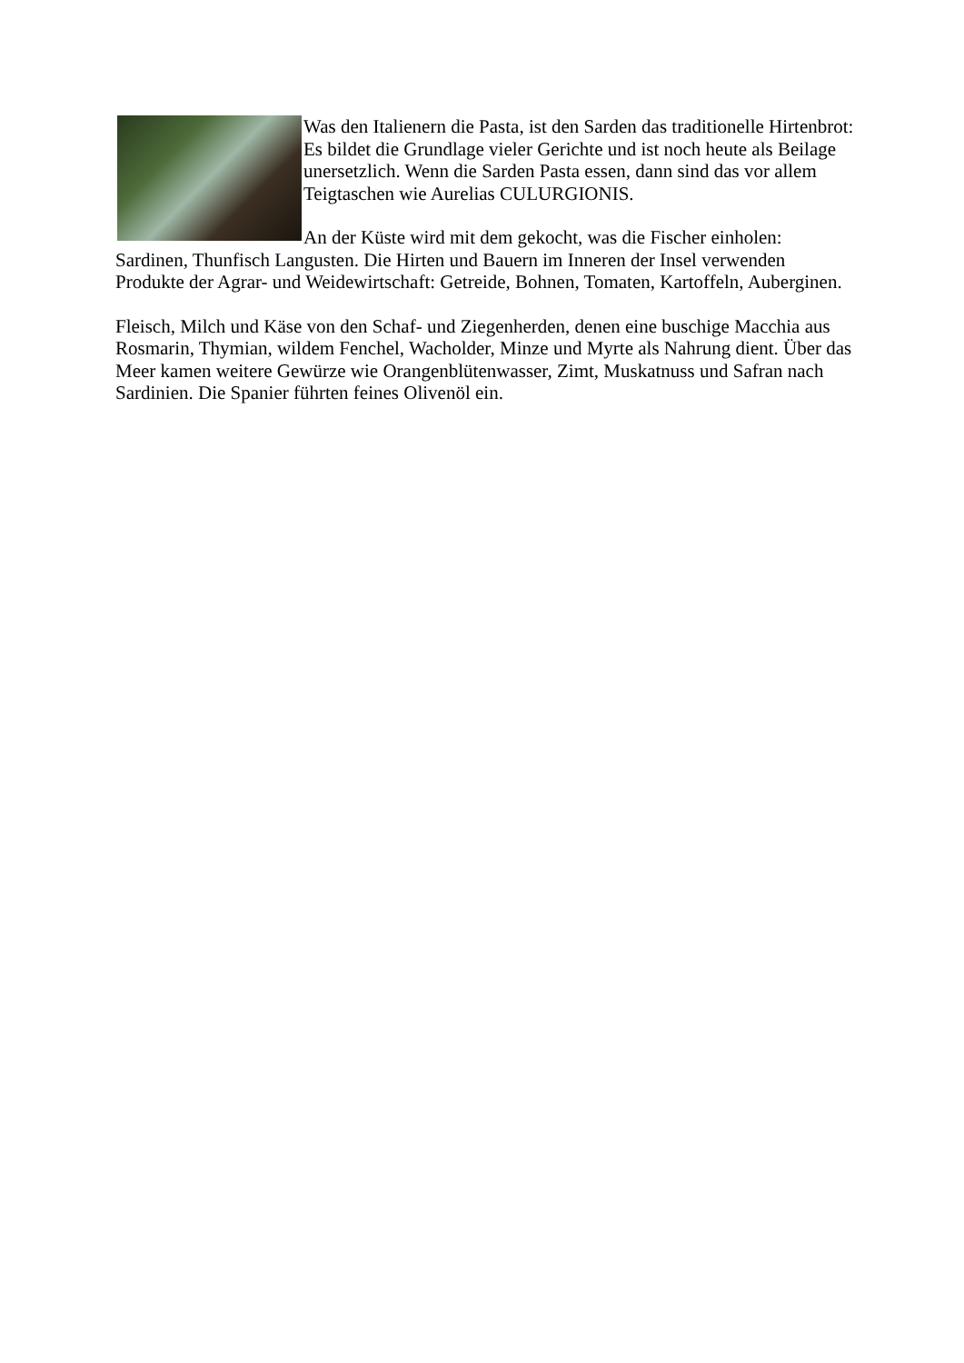Was den Italienern die Pasta, ist den Sarden das traditionelle Hirtenbrot: Es bildet die Grundlage vieler Gerichte und ist noch heute als Beilage unersetzlich. Wenn die Sarden Pasta essen, dann sind das vor allem Teigtaschen wie Aurelias CULURGIONIS.
An der Küste wird mit dem gekocht, was die Fischer einholen: Sardinen, Thunfisch Langusten. Die Hirten und Bauern im Inneren der Insel verwenden Produkte der Agrar- und Weidewirtschaft: Getreide, Bohnen, Tomaten, Kartoffeln, Auberginen.
Fleisch, Milch und Käse von den Schaf- und Ziegenherden, denen eine buschige Macchia aus Rosmarin, Thymian, wildem Fenchel, Wacholder, Minze und Myrte als Nahrung dient. Über das Meer kamen weitere Gewürze wie Orangenblütenwasser, Zimt, Muskatnuss und Safran nach Sardinien. Die Spanier führten feines Olivenöl ein.